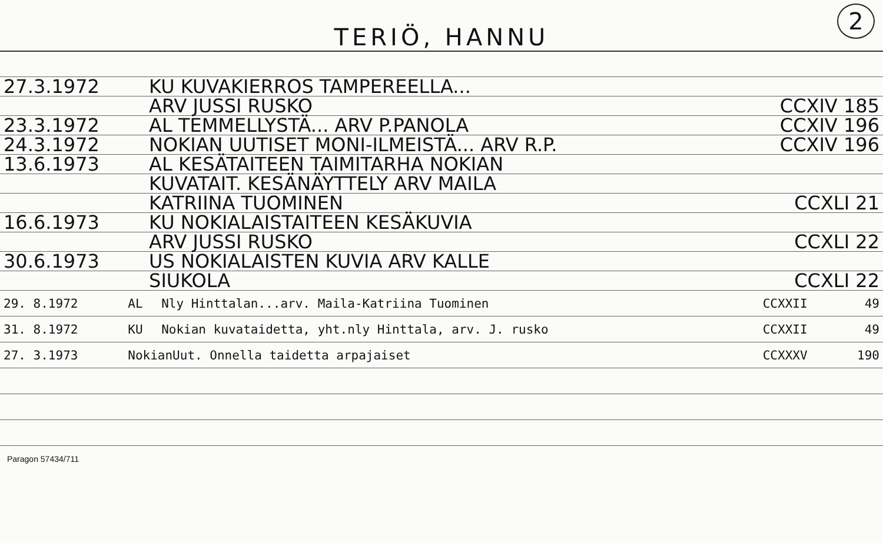TERIÖ, HANNU
2
| 27.3.1972 | KU KUVAKIERROS TAMPEREELLA... | |
| | ARV JUSSI RUSKO | CCXIV 185 |
| 23.3.1972 | AL TEMMELLYSTÄ... ARV P.PANOLA | CCXIV 196 |
| 24.3.1972 | NOKIAN UUTISET MONI-ILMEISTÄ... ARV R.P. | CCXIV 196 |
| 13.6.1973 | AL KESÄTAITEEN TAIMITARHA NOKIAN | |
| | KUVATAIT. KESÄNÄYTTELY ARV MAILA | |
| | KATRIINA TUOMINEN | CCXLI 21 |
| 16.6.1973 | KU NOKIALAISTAITEEN KESÄKUVIA | |
| | ARV JUSSI RUSKO | CCXLI 22 |
| 30.6.1973 | US NOKIALAISTEN KUVIA ARV KALLE | |
| | SIUKOLA | CCXLI 22 |
| 29. 8.1972 | AL | Nly Hinttalan...arv. Maila-Katriina Tuominen | CCXXII | 49 |
| 31. 8.1972 | KU | Nokian kuvataidetta, yht.nly Hinttala, arv. J. rusko | CCXXII | 49 |
| 27. 3.1973 | NokianUut. Onnella taidetta arpajaiset | | CCXXXV | 190 |
Paragon 57434/711